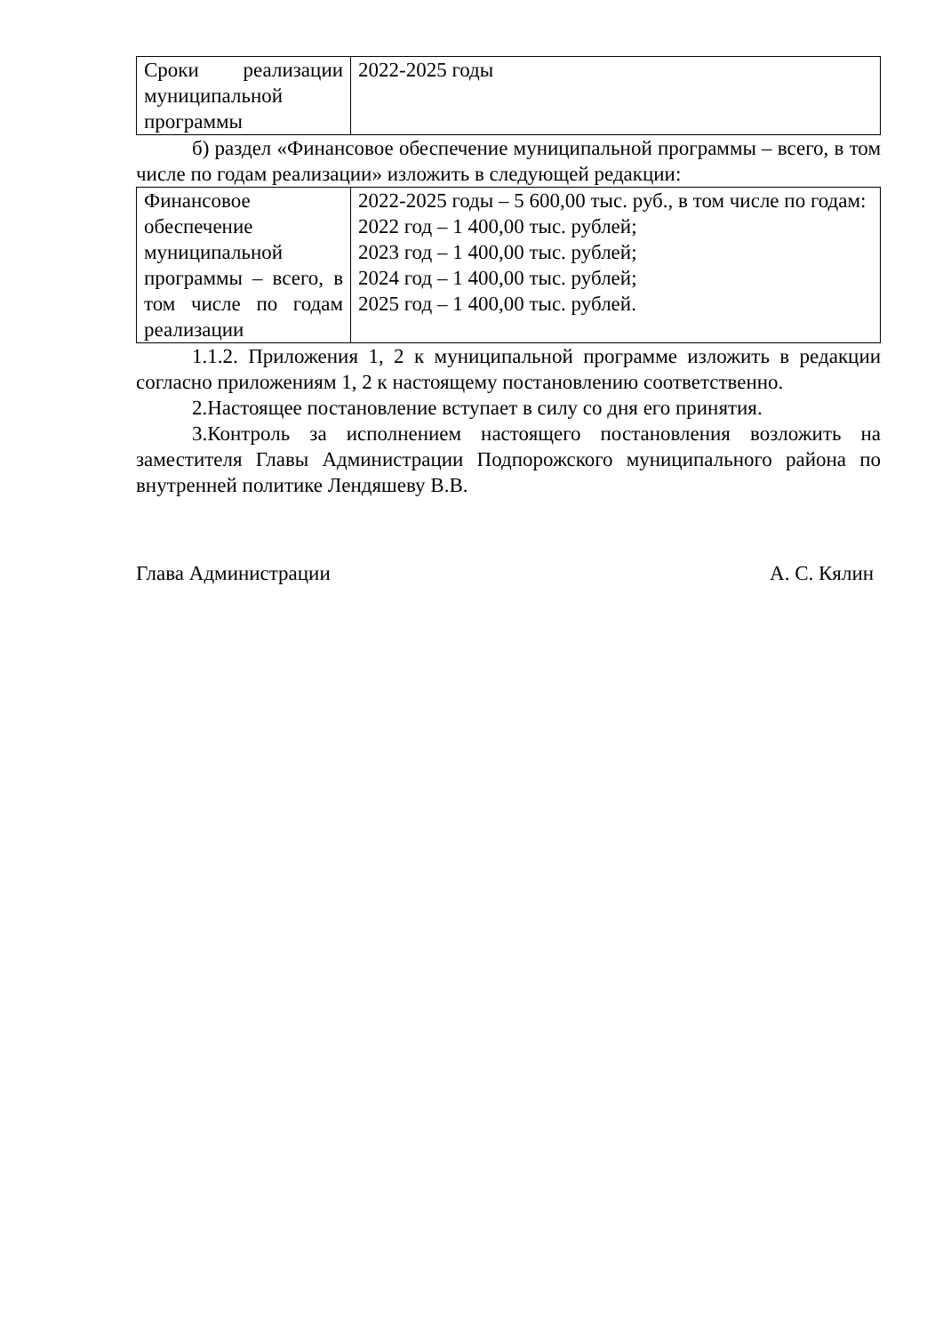| Сроки реализации муниципальной программы | 2022-2025 годы |
б) раздел «Финансовое обеспечение муниципальной программы – всего, в том числе по годам реализации» изложить в следующей редакции:
| Финансовое обеспечение муниципальной программы – всего, в том числе по годам реализации | 2022-2025 годы – 5 600,00 тыс. руб., в том числе по годам: 2022 год – 1 400,00 тыс. рублей; 2023 год – 1 400,00 тыс. рублей; 2024 год – 1 400,00 тыс. рублей; 2025 год – 1 400,00 тыс. рублей. |
1.1.2. Приложения 1, 2 к муниципальной программе изложить в редакции согласно приложениям 1, 2 к настоящему постановлению соответственно.
2.Настоящее постановление вступает в силу со дня его принятия.
3.Контроль за исполнением настоящего постановления возложить на заместителя Главы Администрации Подпорожского муниципального района по внутренней политике Лендяшеву В.В.
Глава Администрации А. С. Кялин